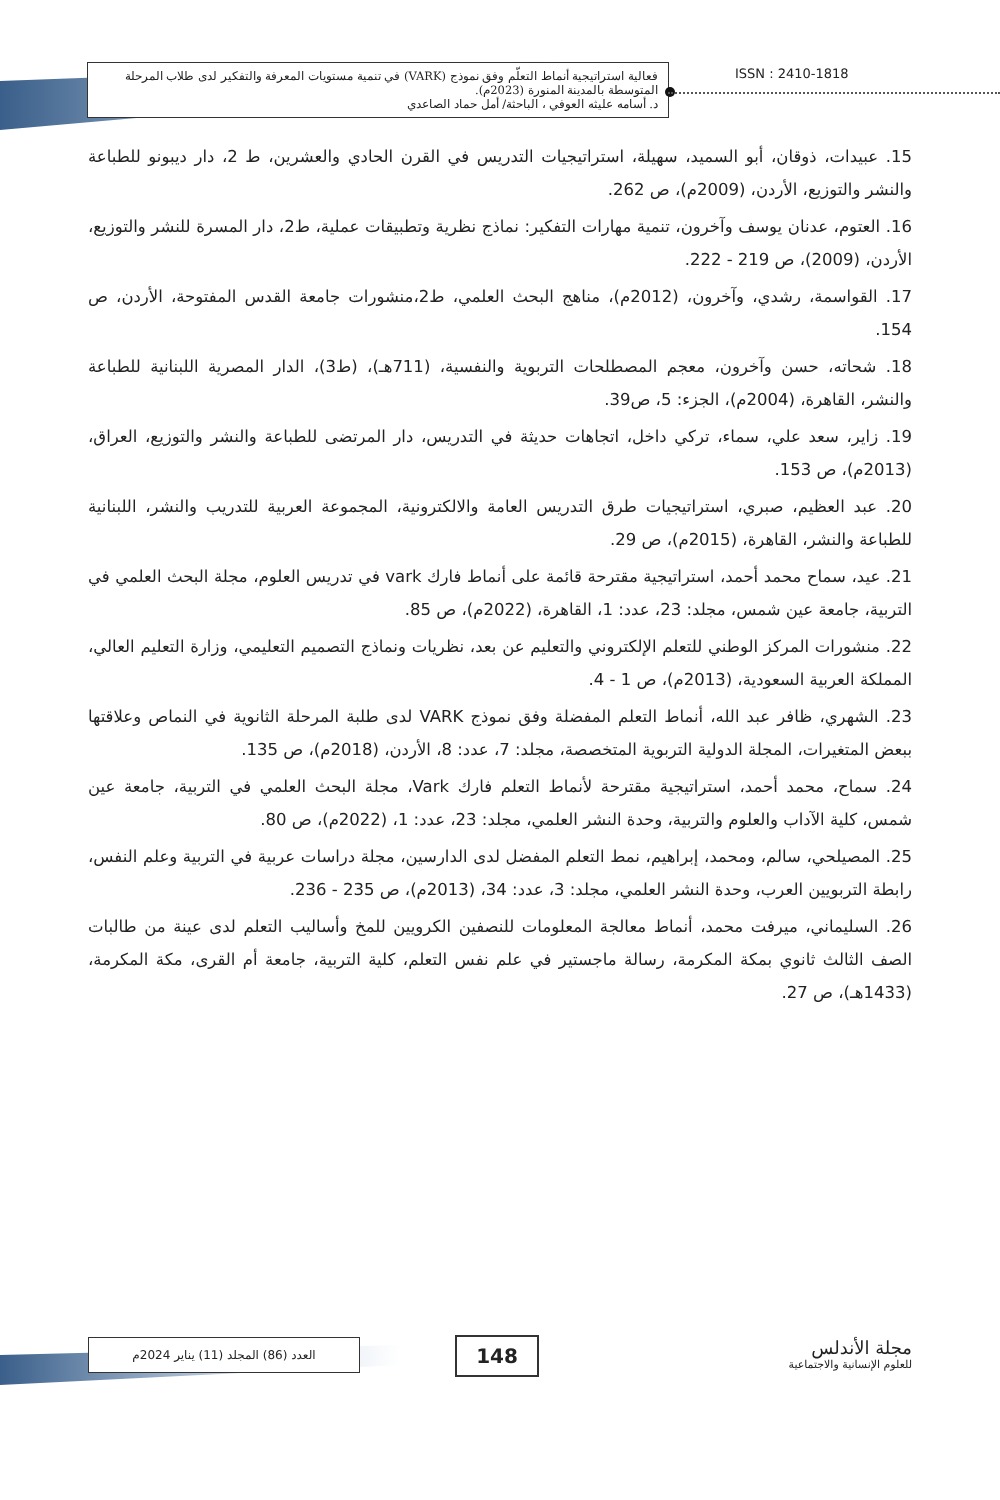فعالية استراتيجية أنماط التعلّم وفق نموذج (VARK) في تنمية مستويات المعرفة والتفكير لدى طلاب المرحلة المتوسطة بالمدينة المنورة (2023م).
د. أسامه عليثه العوفي ، الباحثة/ أمل حماد الصاعدي
ISSN : 2410-1818
15. عبيدات، ذوقان، أبو السميد، سهيلة، استراتيجيات التدريس في القرن الحادي والعشرين، ط 2، دار ديبونو للطباعة والنشر والتوزيع، الأردن، (2009م)، ص 262.
16. العتوم، عدنان يوسف وآخرون، تنمية مهارات التفكير: نماذج نظرية وتطبيقات عملية، ط2، دار المسرة للنشر والتوزيع، الأردن، (2009)، ص 219 - 222.
17. القواسمة، رشدي، وآخرون، (2012م)، مناهج البحث العلمي، ط2،منشورات جامعة القدس المفتوحة، الأردن، ص 154.
18. شحاته، حسن وآخرون، معجم المصطلحات التربوية والنفسية، (711هـ)، (ط3)، الدار المصرية اللبنانية للطباعة والنشر، القاهرة، (2004م)، الجزء: 5، ص39.
19. زاير، سعد علي، سماء، تركي داخل، اتجاهات حديثة في التدريس، دار المرتضى للطباعة والنشر والتوزيع، العراق، (2013م)، ص 153.
20. عبد العظيم، صبري، استراتيجيات طرق التدريس العامة والالكترونية، المجموعة العربية للتدريب والنشر، اللبنانية للطباعة والنشر، القاهرة، (2015م)، ص 29.
21. عيد، سماح محمد أحمد، استراتيجية مقترحة قائمة على أنماط فارك vark في تدريس العلوم، مجلة البحث العلمي في التربية، جامعة عين شمس، مجلد: 23، عدد: 1، القاهرة، (2022م)، ص 85.
22. منشورات المركز الوطني للتعلم الإلكتروني والتعليم عن بعد، نظريات ونماذج التصميم التعليمي، وزارة التعليم العالي، المملكة العربية السعودية، (2013م)، ص 1 - 4.
23. الشهري، ظافر عبد الله، أنماط التعلم المفضلة وفق نموذج VARK لدى طلبة المرحلة الثانوية في النماص وعلاقتها ببعض المتغيرات، المجلة الدولية التربوية المتخصصة، مجلد: 7، عدد: 8، الأردن، (2018م)، ص 135.
24. سماح، محمد أحمد، استراتيجية مقترحة لأنماط التعلم فارك Vark، مجلة البحث العلمي في التربية، جامعة عين شمس، كلية الآداب والعلوم والتربية، وحدة النشر العلمي، مجلد: 23، عدد: 1، (2022م)، ص 80.
25. المصيلحي، سالم، ومحمد، إبراهيم، نمط التعلم المفضل لدى الدارسين، مجلة دراسات عربية في التربية وعلم النفس، رابطة التربويين العرب، وحدة النشر العلمي، مجلد: 3، عدد: 34، (2013م)، ص 235 - 236.
26. السليماني، ميرفت محمد، أنماط معالجة المعلومات للنصفين الكرويين للمخ وأساليب التعلم لدى عينة من طالبات الصف الثالث ثانوي بمكة المكرمة، رسالة ماجستير في علم نفس التعلم، كلية التربية، جامعة أم القرى، مكة المكرمة، (1433هـ)، ص 27.
العدد (86) المجلد (11) يناير 2024م 148
مجلة الأندلس
للعلوم الإنسانية والاجتماعية